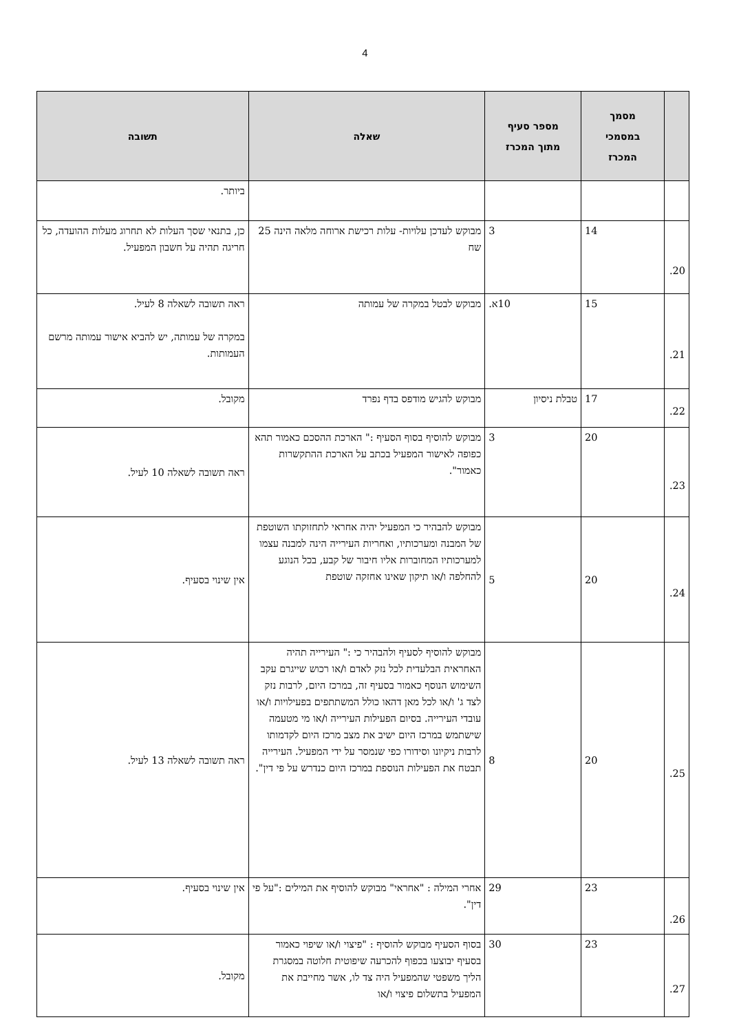4
| | מסמך במסמכי המכרז | מספר סעיף מתוך המכרז | שאלה | תשובה |
| --- | --- | --- | --- | --- |
| | | | | ביותר. |
| 20. | 14 | 3 | מבוקש לעדכן עלויות- עלות רכישת ארוחה מלאה הינה 25 שח | כן, בתנאי שסך העלות לא תחרוג מעלות ההועדה, כל חריגה תהיה על חשבון המפעיל. |
| 21. | 15 | 10א. | מבוקש לבטל במקרה של עמותה | ראה תשובה לשאלה 8 לעיל. במקרה של עמותה, יש להביא אישור עמותה מרשם העמותות. |
| 22. | 17 | טבלת ניסיון | מבוקש להגיש מודפס בדף נפרד | מקובל. |
| 23. | 20 | 3 | מבוקש להוסיף בסוף הסעיף :" הארכת ההסכם כאמור תהא כפופה לאישור המפעיל בכתב על הארכת ההתקשרות כאמור". | ראה תשובה לשאלה 10 לעיל. |
| 24. | 20 | 5 | מבוקש להבהיר כי המפעיל יהיה אחראי לתחזוקתו השוטפת של המבנה ומערכותיו, ואחריות העירייה הינה למבנה עצמו למערכותיו המחוברות אליו חיבור של קבע, בכל הנוגע להחלפה ו/או תיקון שאינו אחזקה שוטפת | אין שינוי בסעיף. |
| 25. | 20 | 8 | מבוקש להוסיף לסעיף ולהבהיר כי :" העירייה תהיה האחראית הבלעדית לכל נזק לאדם ו/או רכוש שייגרם עקב השימוש הנוסף כאמור בסעיף זה, במרכז היום, לרבות נזק לצד ג' ו/או לכל מאן דהאו כולל המשתתפים בפעילויות ו/או עובדי העירייה. בסיום הפעילות העירייה ו/או מי מטעמה שישתמש במרכז היום ישיב את מצב מרכז היום לקדמותו לרבות ניקיונו וסידורו כפי שנמסר על ידי המפעיל. העירייה תבטח את הפעילות הנוספת במרכז היום כנדרש על פי דין". | ראה תשובה לשאלה 13 לעיל. |
| 26. | 23 | 29 | אחרי המילה : "אחראי" מבוקש להוסיף את המילים :"על פי דין". | אין שינוי בסעיף. |
| 27. | 23 | 30 | בסוף הסעיף מבוקש להוסיף : "פיצוי ו/או שיפוי כאמור בסעיף יבוצעו בכפוף להכרעה שיפוטית חלוטה במסגרת הליך משפטי שהמפעיל היה צד לו, אשר מחייבת את המפעיל בתשלום פיצוי ו/או | מקובל. |